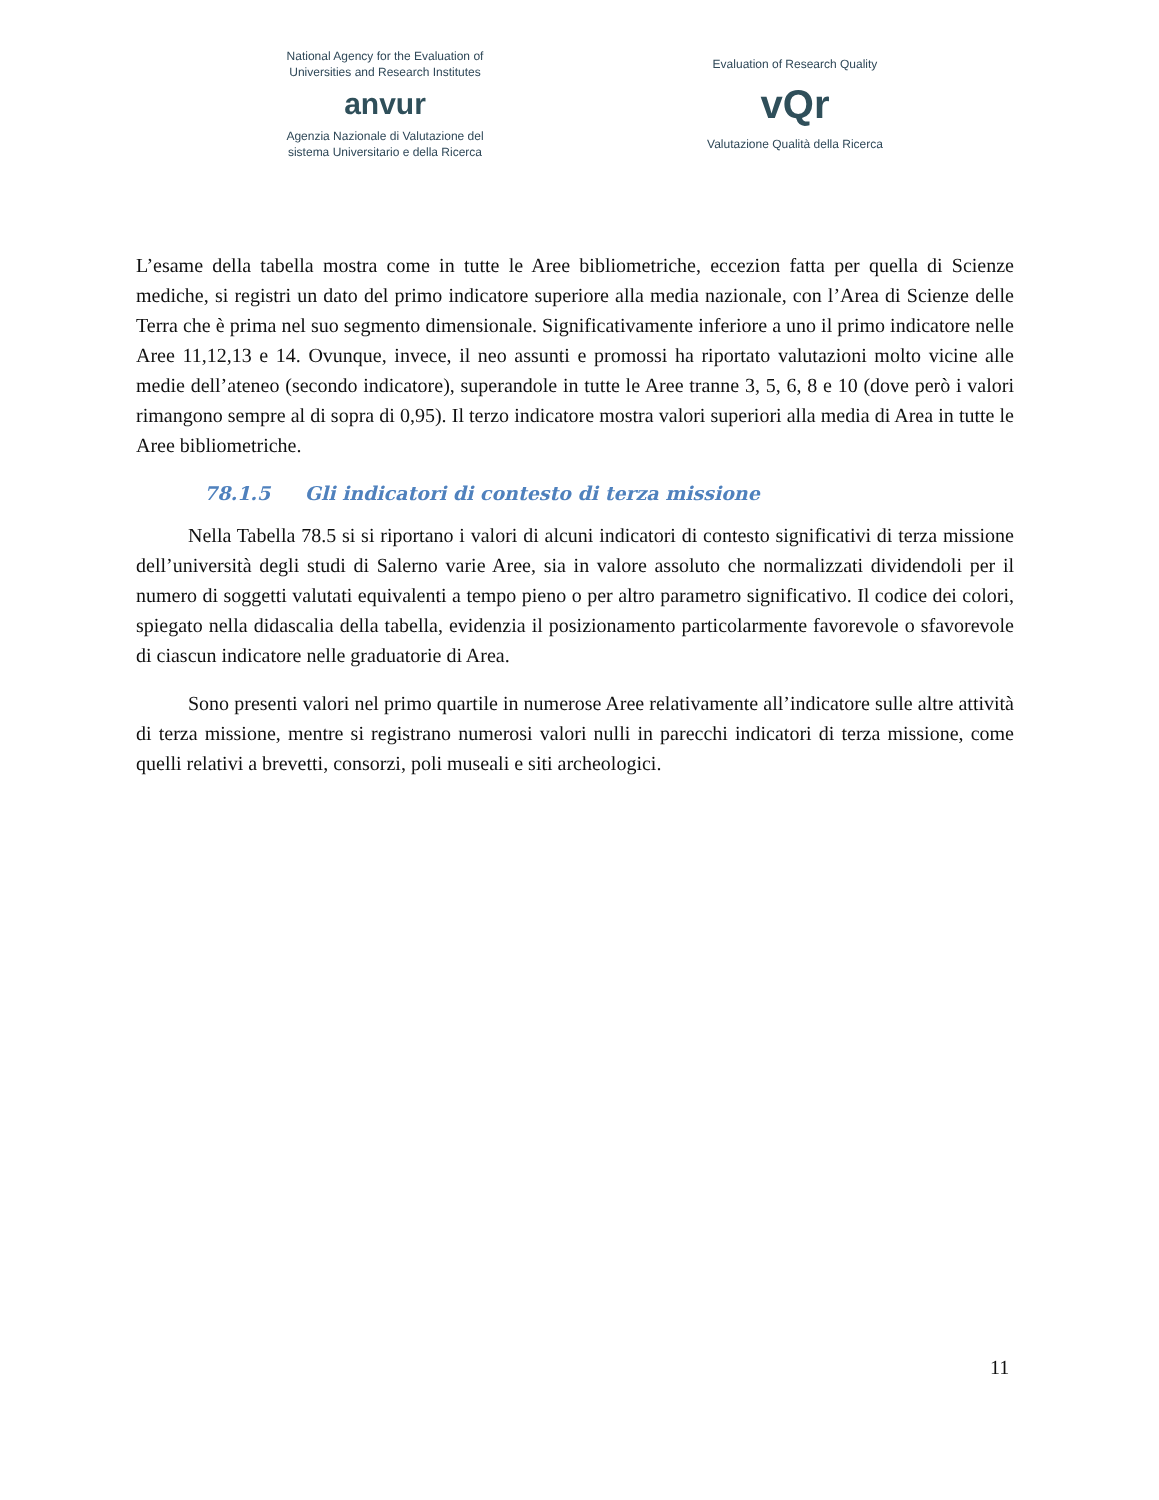National Agency for the Evaluation of
Universities and Research Institutes
anvur
Agenzia Nazionale di Valutazione del
sistema Universitario e della Ricerca
Evaluation of Research Quality
vQr
Valutazione Qualità della Ricerca
L’esame della tabella mostra come in tutte le Aree bibliometriche, eccezion fatta per quella di Scienze mediche, si registri un dato del primo indicatore superiore alla media nazionale, con l’Area di Scienze delle Terra che è prima nel suo segmento dimensionale. Significativamente inferiore a uno il primo indicatore nelle Aree 11,12,13 e 14. Ovunque, invece, il neo assunti e promossi ha riportato valutazioni molto vicine alle medie dell’ateneo (secondo indicatore), superandole in tutte le Aree tranne 3, 5, 6, 8 e 10 (dove però i valori rimangono sempre al di sopra di 0,95). Il terzo indicatore mostra valori superiori alla media di Area in tutte le Aree bibliometriche.
78.1.5 Gli indicatori di contesto di terza missione
Nella Tabella 78.5 si si riportano i valori di alcuni indicatori di contesto significativi di terza missione dell’università degli studi di Salerno varie Aree, sia in valore assoluto che normalizzati dividendoli per il numero di soggetti valutati equivalenti a tempo pieno o per altro parametro significativo. Il codice dei colori, spiegato nella didascalia della tabella, evidenzia il posizionamento particolarmente favorevole o sfavorevole di ciascun indicatore nelle graduatorie di Area.
Sono presenti valori nel primo quartile in numerose Aree relativamente all’indicatore sulle altre attività di terza missione, mentre si registrano numerosi valori nulli in parecchi indicatori di terza missione, come quelli relativi a brevetti, consorzi, poli museali e siti archeologici.
11